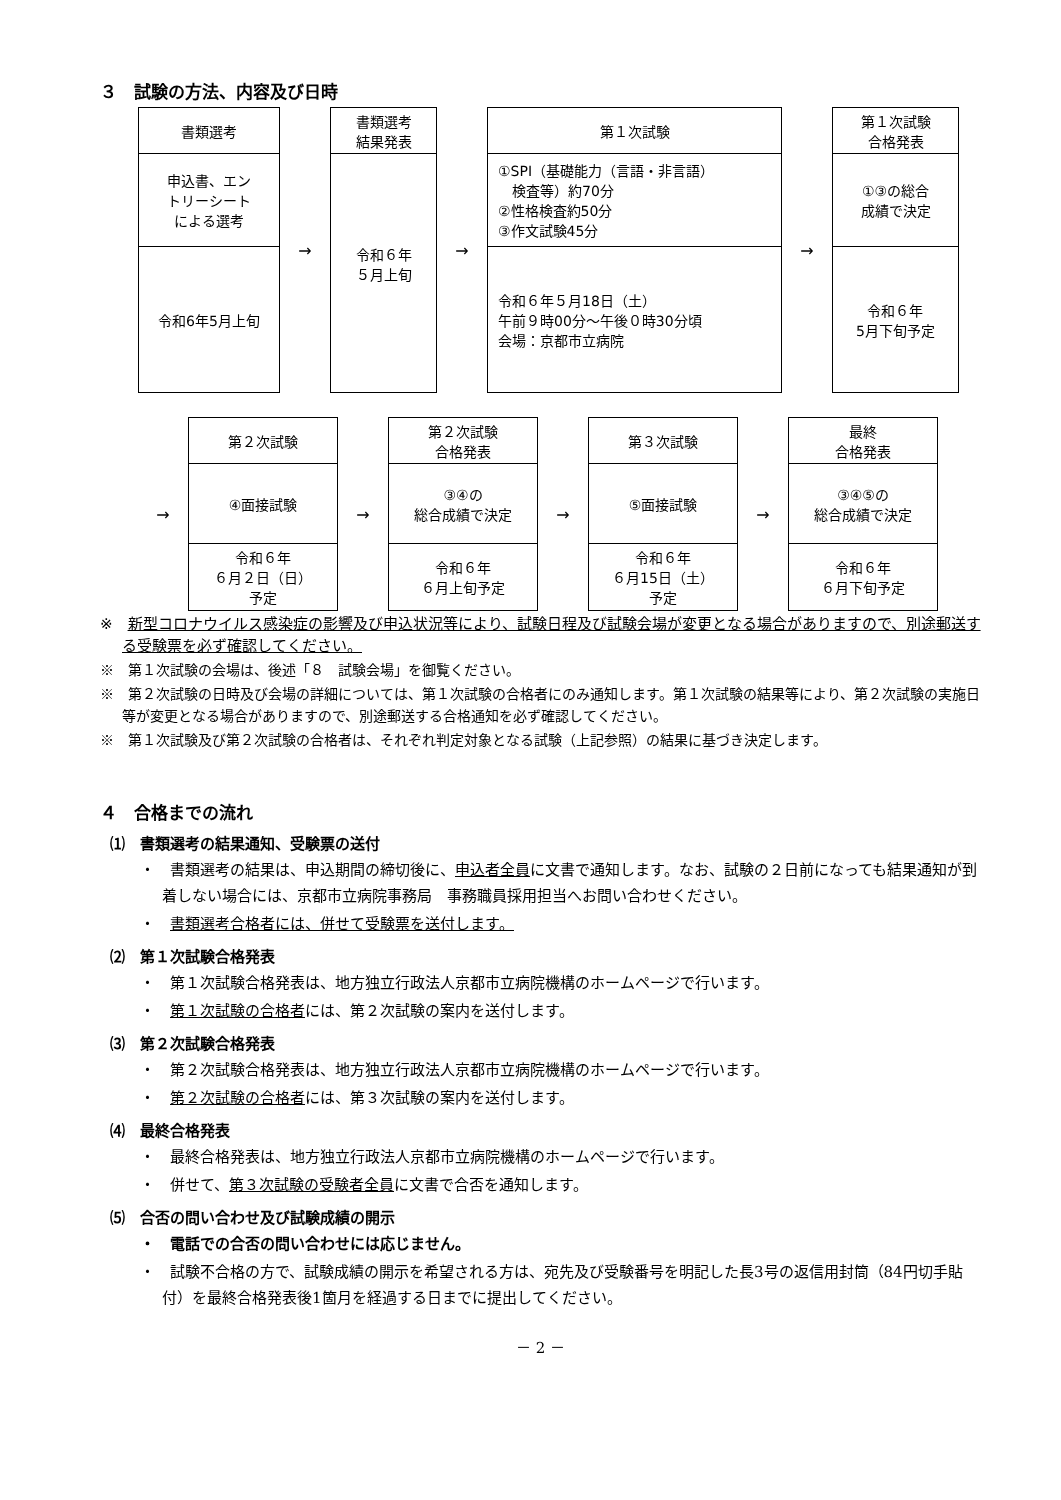３　試験の方法、内容及び日時
書類選考
申込書、エン
トリーシート
による選考
令和6年5月上旬
→
書類選考
結果発表
令和６年
５月上旬
→
第１次試験
①SPI（基礎能力（言語・非言語）
　検査等）約70分
②性格検査約50分
③作文試験45分
令和６年５月18日（土）
午前９時00分～午後０時30分頃
会場：京都市立病院
→
第１次試験
合格発表
①③の総合
成績で決定
令和６年
5月下旬予定
→
第２次試験
④面接試験
令和６年
６月２日（日）
予定
→
第２次試験
合格発表
③④の
総合成績で決定
令和６年
６月上旬予定
→
第３次試験
⑤面接試験
令和６年
６月15日（土）
予定
→
最終
合格発表
③④⑤の
総合成績で決定
令和６年
６月下旬予定
※　新型コロナウイルス感染症の影響及び申込状況等により、試験日程及び試験会場が変更となる場合がありますので、別途郵送する受験票を必ず確認してください。
※　第１次試験の会場は、後述「８　試験会場」を御覧ください。
※　第２次試験の日時及び会場の詳細については、第１次試験の合格者にのみ通知します。第１次試験の結果等により、第２次試験の実施日等が変更となる場合がありますので、別途郵送する合格通知を必ず確認してください。
※　第１次試験及び第２次試験の合格者は、それぞれ判定対象となる試験（上記参照）の結果に基づき決定します。
４　合格までの流れ
⑴　書類選考の結果通知、受験票の送付
・　書類選考の結果は、申込期間の締切後に、申込者全員に文書で通知します。なお、試験の２日前になっても結果通知が到着しない場合には、京都市立病院事務局　事務職員採用担当へお問い合わせください。
・　書類選考合格者には、併せて受験票を送付します。
⑵　第１次試験合格発表
・　第１次試験合格発表は、地方独立行政法人京都市立病院機構のホームページで行います。
・　第１次試験の合格者には、第２次試験の案内を送付します。
⑶　第２次試験合格発表
・　第２次試験合格発表は、地方独立行政法人京都市立病院機構のホームページで行います。
・　第２次試験の合格者には、第３次試験の案内を送付します。
⑷　最終合格発表
・　最終合格発表は、地方独立行政法人京都市立病院機構のホームページで行います。
・　併せて、第３次試験の受験者全員に文書で合否を通知します。
⑸　合否の問い合わせ及び試験成績の開示
・　電話での合否の問い合わせには応じません。
・　試験不合格の方で、試験成績の開示を希望される方は、宛先及び受験番号を明記した長3号の返信用封筒（84円切手貼付）を最終合格発表後1箇月を経過する日までに提出してください。
－ 2 －